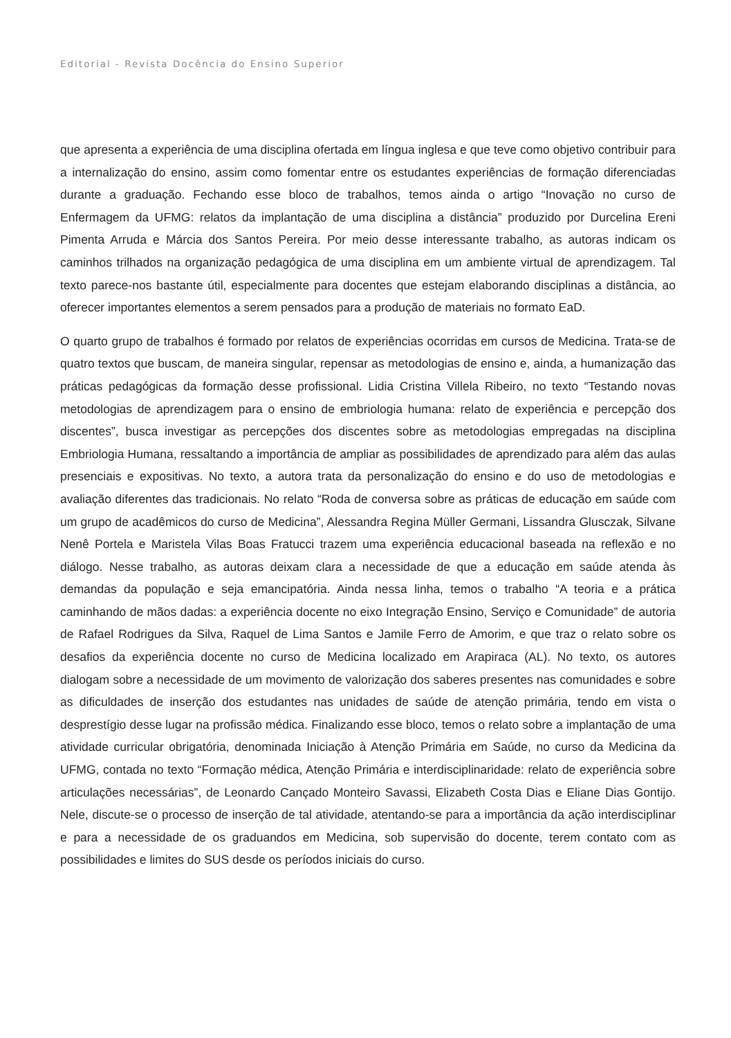Editorial - Revista Docência do Ensino Superior
que apresenta a experiência de uma disciplina ofertada em língua inglesa e que teve como objetivo contribuir para a internalização do ensino, assim como fomentar entre os estudantes experiências de formação diferenciadas durante a graduação. Fechando esse bloco de trabalhos, temos ainda o artigo “Inovação no curso de Enfermagem da UFMG: relatos da implantação de uma disciplina a distância” produzido por Durcelina Ereni Pimenta Arruda e Márcia dos Santos Pereira. Por meio desse interessante trabalho, as autoras indicam os caminhos trilhados na organização pedagógica de uma disciplina em um ambiente virtual de aprendizagem. Tal texto parece-nos bastante útil, especialmente para docentes que estejam elaborando disciplinas a distância, ao oferecer importantes elementos a serem pensados para a produção de materiais no formato EaD.
O quarto grupo de trabalhos é formado por relatos de experiências ocorridas em cursos de Medicina. Trata-se de quatro textos que buscam, de maneira singular, repensar as metodologias de ensino e, ainda, a humanização das práticas pedagógicas da formação desse profissional. Lidia Cristina Villela Ribeiro, no texto “Testando novas metodologias de aprendizagem para o ensino de embriologia humana: relato de experiência e percepção dos discentes”, busca investigar as percepções dos discentes sobre as metodologias empregadas na disciplina Embriologia Humana, ressaltando a importância de ampliar as possibilidades de aprendizado para além das aulas presenciais e expositivas. No texto, a autora trata da personalização do ensino e do uso de metodologias e avaliação diferentes das tradicionais. No relato “Roda de conversa sobre as práticas de educação em saúde com um grupo de acadêmicos do curso de Medicina”, Alessandra Regina Müller Germani, Lissandra Glusczak, Silvane Nenê Portela e Maristela Vilas Boas Fratucci trazem uma experiência educacional baseada na reflexão e no diálogo. Nesse trabalho, as autoras deixam clara a necessidade de que a educação em saúde atenda às demandas da população e seja emancipatória. Ainda nessa linha, temos o trabalho “A teoria e a prática caminhando de mãos dadas: a experiência docente no eixo Integração Ensino, Serviço e Comunidade” de autoria de Rafael Rodrigues da Silva, Raquel de Lima Santos e Jamile Ferro de Amorim, e que traz o relato sobre os desafios da experiência docente no curso de Medicina localizado em Arapiraca (AL). No texto, os autores dialogam sobre a necessidade de um movimento de valorização dos saberes presentes nas comunidades e sobre as dificuldades de inserção dos estudantes nas unidades de saúde de atenção primária, tendo em vista o desprestígio desse lugar na profissão médica. Finalizando esse bloco, temos o relato sobre a implantação de uma atividade curricular obrigatória, denominada Iniciação à Atenção Primária em Saúde, no curso da Medicina da UFMG, contada no texto “Formação médica, Atenção Primária e interdisciplinaridade: relato de experiência sobre articulações necessárias”, de Leonardo Cançado Monteiro Savassi, Elizabeth Costa Dias e Eliane Dias Gontijo. Nele, discute-se o processo de inserção de tal atividade, atentando-se para a importância da ação interdisciplinar e para a necessidade de os graduandos em Medicina, sob supervisão do docente, terem contato com as possibilidades e limites do SUS desde os períodos iniciais do curso.